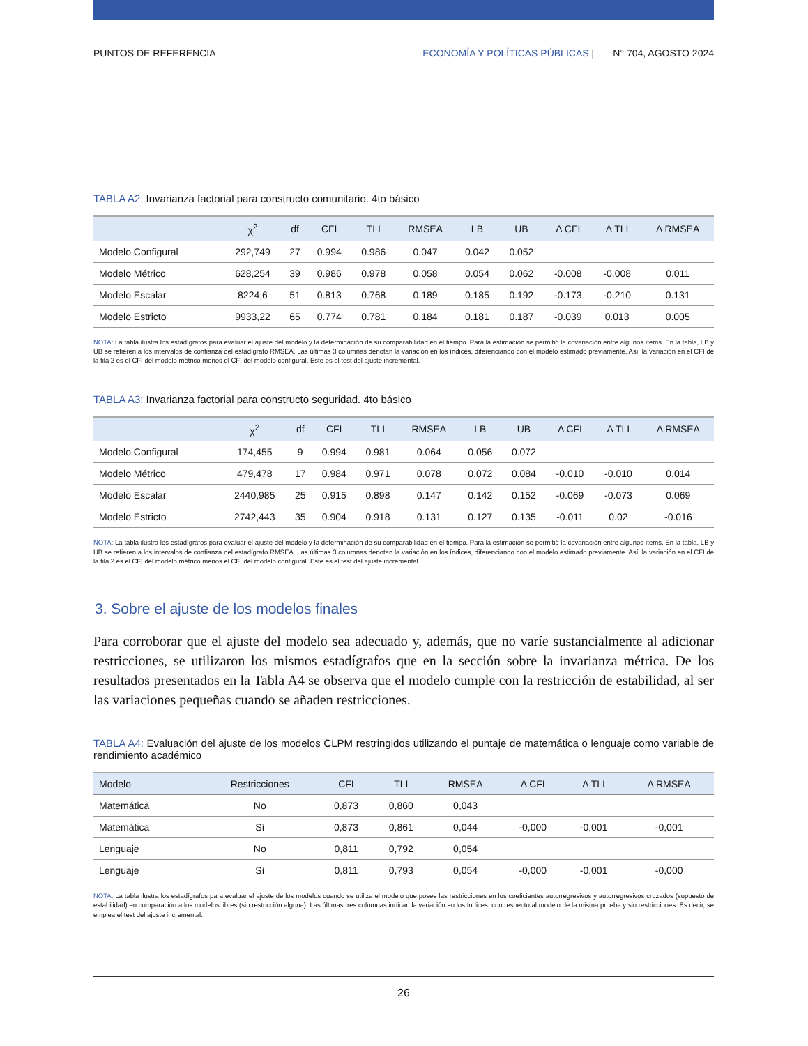PUNTOS DE REFERENCIA ECONOMÍA Y POLÍTICAS PÚBLICAS | N° 704, AGOSTO 2024
TABLA A2: Invarianza factorial para constructo comunitario. 4to básico
| | χ<sup>2</sup> | df | CFI | TLI | RMSEA | LB | UB | Δ CFI | Δ TLI | Δ RMSEA |
| --- | --- | --- | --- | --- | --- | --- | --- | --- | --- | --- |
| Modelo Configural | 292,749 | 27 | 0.994 | 0.986 | 0.047 | 0.042 | 0.052 | | | |
| Modelo Métrico | 628,254 | 39 | 0.986 | 0.978 | 0.058 | 0.054 | 0.062 | -0.008 | -0.008 | 0.011 |
| Modelo Escalar | 8224,6 | 51 | 0.813 | 0.768 | 0.189 | 0.185 | 0.192 | -0.173 | -0.210 | 0.131 |
| Modelo Estricto | 9933,22 | 65 | 0.774 | 0.781 | 0.184 | 0.181 | 0.187 | -0.039 | 0.013 | 0.005 |
NOTA: La tabla ilustra los estadígrafos para evaluar el ajuste del modelo y la determinación de su comparabilidad en el tiempo. Para la estimación se permitió la covariación entre algunos ítems. En la tabla, LB y UB se refieren a los intervalos de confianza del estadígrafo RMSEA. Las últimas 3 columnas denotan la variación en los índices, diferenciando con el modelo estimado previamente. Así, la variación en el CFI de la fila 2 es el CFI del modelo métrico menos el CFI del modelo configural. Este es el test del ajuste incremental.
TABLA A3: Invarianza factorial para constructo seguridad. 4to básico
| | χ<sup>2</sup> | df | CFI | TLI | RMSEA | LB | UB | Δ CFI | Δ TLI | Δ RMSEA |
| --- | --- | --- | --- | --- | --- | --- | --- | --- | --- | --- |
| Modelo Configural | 174,455 | 9 | 0.994 | 0.981 | 0.064 | 0.056 | 0.072 | | | |
| Modelo Métrico | 479,478 | 17 | 0.984 | 0.971 | 0.078 | 0.072 | 0.084 | -0.010 | -0.010 | 0.014 |
| Modelo Escalar | 2440,985 | 25 | 0.915 | 0.898 | 0.147 | 0.142 | 0.152 | -0.069 | -0.073 | 0.069 |
| Modelo Estricto | 2742,443 | 35 | 0.904 | 0.918 | 0.131 | 0.127 | 0.135 | -0.011 | 0.02 | -0.016 |
NOTA: La tabla ilustra los estadígrafos para evaluar el ajuste del modelo y la determinación de su comparabilidad en el tiempo. Para la estimación se permitió la covariación entre algunos ítems. En la tabla, LB y UB se refieren a los intervalos de confianza del estadígrafo RMSEA. Las últimas 3 columnas denotan la variación en los índices, diferenciando con el modelo estimado previamente. Así, la variación en el CFI de la fila 2 es el CFI del modelo métrico menos el CFI del modelo configural. Este es el test del ajuste incremental.
3. Sobre el ajuste de los modelos finales
Para corroborar que el ajuste del modelo sea adecuado y, además, que no varíe sustancialmente al adicionar restricciones, se utilizaron los mismos estadígrafos que en la sección sobre la invarianza métrica. De los resultados presentados en la Tabla A4 se observa que el modelo cumple con la restricción de estabilidad, al ser las variaciones pequeñas cuando se añaden restricciones.
TABLA A4: Evaluación del ajuste de los modelos CLPM restringidos utilizando el puntaje de matemática o lenguaje como variable de rendimiento académico
| Modelo | Restricciones | CFI | TLI | RMSEA | Δ CFI | Δ TLI | Δ RMSEA |
| --- | --- | --- | --- | --- | --- | --- | --- |
| Matemática | No | 0,873 | 0,860 | 0,043 | | | |
| Matemática | Sí | 0,873 | 0,861 | 0,044 | -0,000 | -0,001 | -0,001 |
| Lenguaje | No | 0,811 | 0,792 | 0,054 | | | |
| Lenguaje | Sí | 0,811 | 0,793 | 0,054 | -0,000 | -0,001 | -0,000 |
NOTA: La tabla ilustra los estadígrafos para evaluar el ajuste de los modelos cuando se utiliza el modelo que posee las restricciones en los coeficientes autorregresivos y autorregresivos cruzados (supuesto de estabilidad) en comparación a los modelos libres (sin restricción alguna). Las últimas tres columnas indican la variación en los índices, con respecto al modelo de la misma prueba y sin restricciones. Es decir, se emplea el test del ajuste incremental.
26